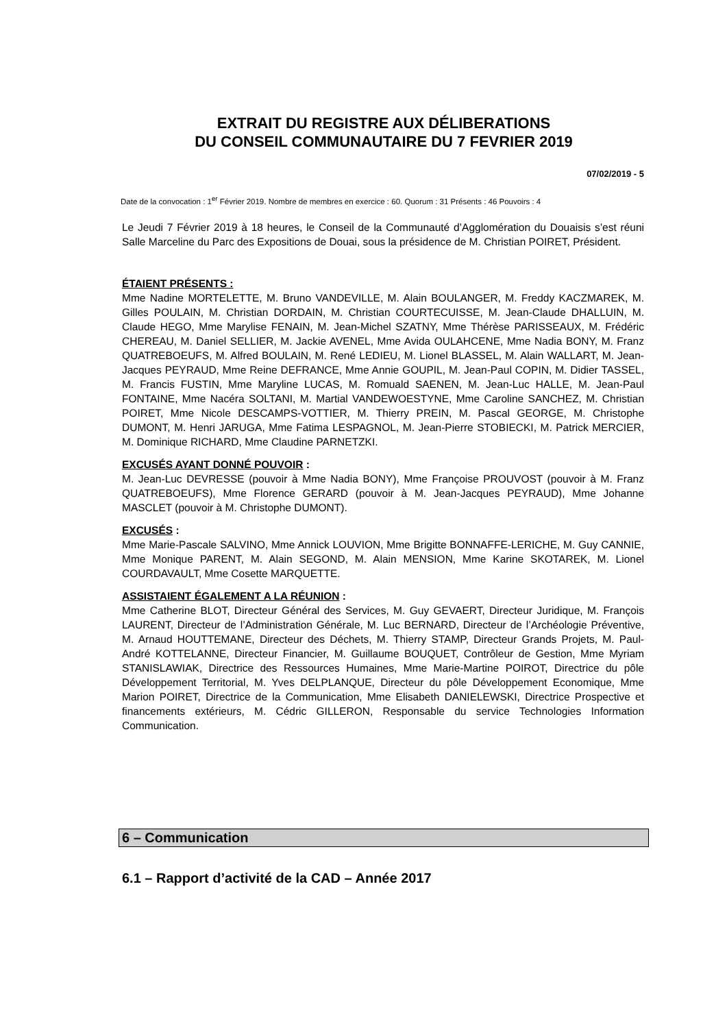EXTRAIT DU REGISTRE AUX DÉLIBERATIONS
DU CONSEIL COMMUNAUTAIRE DU 7 FEVRIER 2019
07/02/2019 - 5
Date de la convocation : 1<sup>er</sup> Février 2019. Nombre de membres en exercice : 60. Quorum : 31 Présents : 46 Pouvoirs : 4
Le Jeudi 7 Février 2019 à 18 heures, le Conseil de la Communauté d’Agglomération du Douaisis s’est réuni Salle Marceline du Parc des Expositions de Douai, sous la présidence de M. Christian POIRET, Président.
ÉTAIENT PRÉSENTS :
Mme Nadine MORTELETTE, M. Bruno VANDEVILLE, M. Alain BOULANGER, M. Freddy KACZMAREK, M. Gilles POULAIN, M. Christian DORDAIN, M. Christian COURTECUISSE, M. Jean-Claude DHALLUIN, M. Claude HEGO, Mme Marylise FENAIN, M. Jean-Michel SZATNY, Mme Thérèse PARISSEAUX, M. Frédéric CHEREAU, M. Daniel SELLIER, M. Jackie AVENEL, Mme Avida OULAHCENE, Mme Nadia BONY, M. Franz QUATREBOEUFS, M. Alfred BOULAIN, M. René LEDIEU, M. Lionel BLASSEL, M. Alain WALLART, M. Jean-Jacques PEYRAUD, Mme Reine DEFRANCE, Mme Annie GOUPIL, M. Jean-Paul COPIN, M. Didier TASSEL, M. Francis FUSTIN, Mme Maryline LUCAS, M. Romuald SAENEN, M. Jean-Luc HALLE, M. Jean-Paul FONTAINE, Mme Nacéra SOLTANI, M. Martial VANDEWOESTYNE, Mme Caroline SANCHEZ, M. Christian POIRET, Mme Nicole DESCAMPS-VOTTIER, M. Thierry PREIN, M. Pascal GEORGE, M. Christophe DUMONT, M. Henri JARUGA, Mme Fatima LESPAGNOL, M. Jean-Pierre STOBIECKI, M. Patrick MERCIER, M. Dominique RICHARD, Mme Claudine PARNETZKI.
EXCUSÉS AYANT DONNÉ POUVOIR :
M. Jean-Luc DEVRESSE (pouvoir à Mme Nadia BONY), Mme Françoise PROUVOST (pouvoir à M. Franz QUATREBOEUFS), Mme Florence GERARD (pouvoir à M. Jean-Jacques PEYRAUD), Mme Johanne MASCLET (pouvoir à M. Christophe DUMONT).
EXCUSÉS :
Mme Marie-Pascale SALVINO, Mme Annick LOUVION, Mme Brigitte BONNAFFE-LERICHE, M. Guy CANNIE, Mme Monique PARENT, M. Alain SEGOND, M. Alain MENSION, Mme Karine SKOTAREK, M. Lionel COURDAVAULT, Mme Cosette MARQUETTE.
ASSISTAIENT ÉGALEMENT A LA RÉUNION :
Mme Catherine BLOT, Directeur Général des Services, M. Guy GEVAERT, Directeur Juridique, M. François LAURENT, Directeur de l’Administration Générale, M. Luc BERNARD, Directeur de l’Archéologie Préventive, M. Arnaud HOUTTEMANE, Directeur des Déchets, M. Thierry STAMP, Directeur Grands Projets, M. Paul-André KOTTELANNE, Directeur Financier, M. Guillaume BOUQUET, Contrôleur de Gestion, Mme Myriam STANISLAWIAK, Directrice des Ressources Humaines, Mme Marie-Martine POIROT, Directrice du pôle Développement Territorial, M. Yves DELPLANQUE, Directeur du pôle Développement Economique, Mme Marion POIRET, Directrice de la Communication, Mme Elisabeth DANIELEWSKI, Directrice Prospective et financements extérieurs, M. Cédric GILLERON, Responsable du service Technologies Information Communication.
6 – Communication
6.1 – Rapport d’activité de la CAD – Année 2017